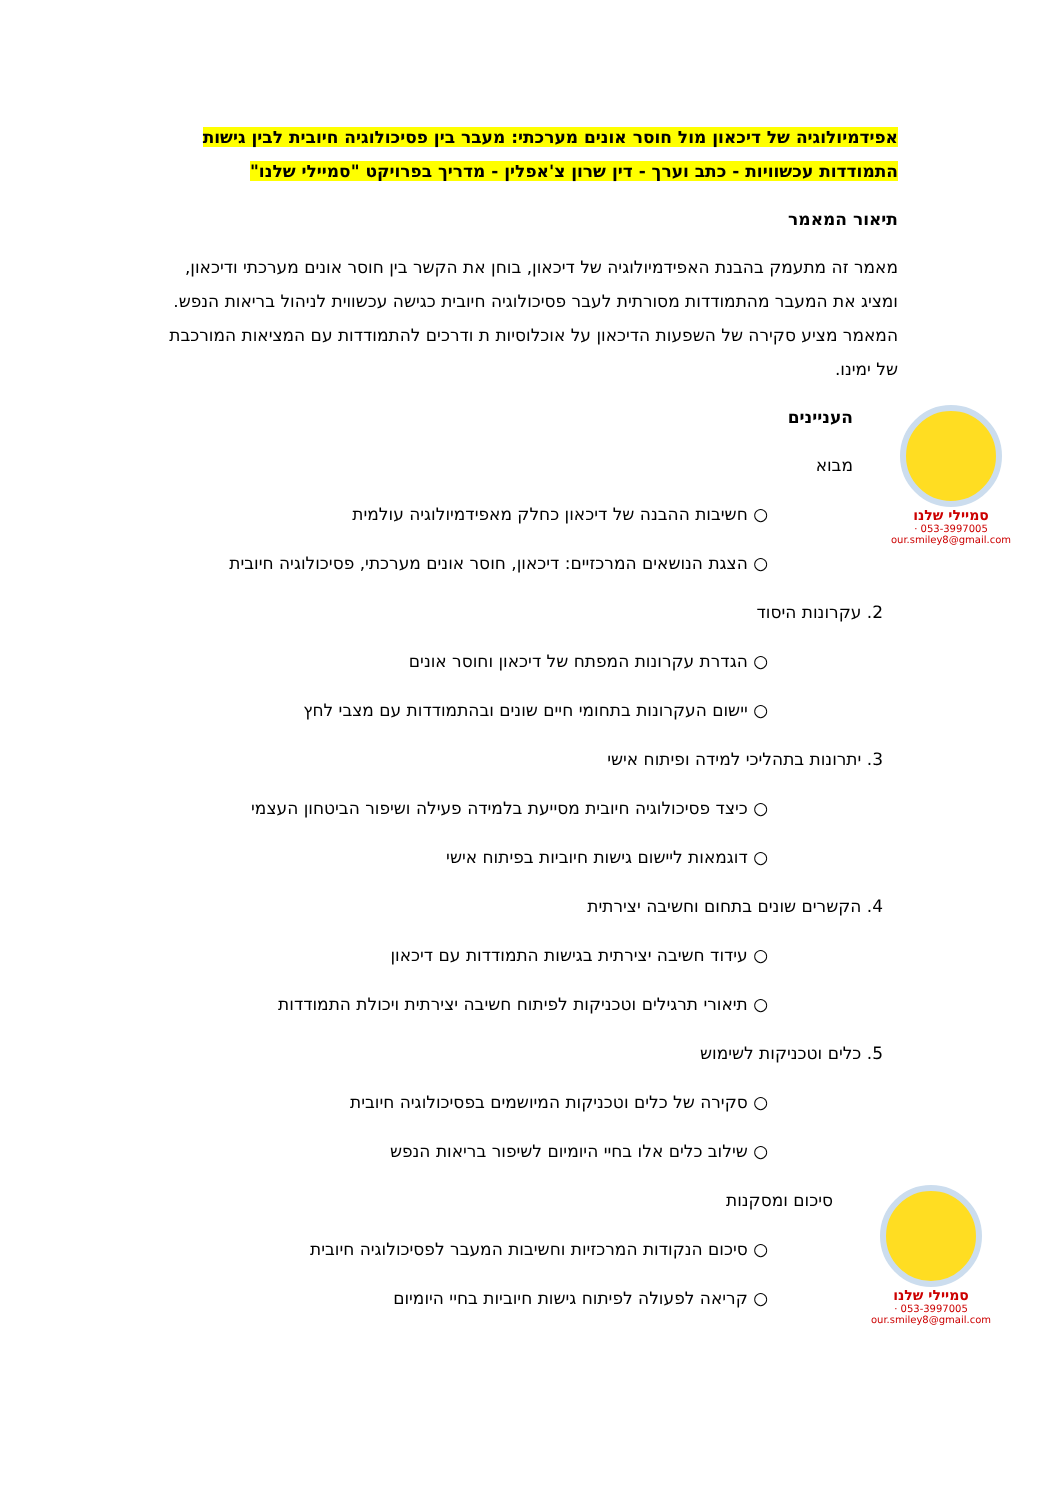אפידמיולוגיה של דיכאון מול חוסר אונים מערכתי: מעבר בין פסיכולוגיה חיובית לבין גישות התמודדות עכשוויות - כתב וערך - דין שרון צ'אפלין - מדריך בפרויקט "סמיילי שלנו"
תיאור המאמר
מאמר זה מתעמק בהבנת האפידמיולוגיה של דיכאון, בוחן את הקשר בין חוסר אונים מערכתי ודיכאון, ומציג את המעבר מהתמודדות מסורתית לעבר פסיכולוגיה חיובית כגישה עכשווית לניהול בריאות הנפש. המאמר מציע סקירה של השפעות הדיכאון על אוכלוסיות ת ודרכים להתמודדות עם המציאות המורכבת של ימינו.
העניינים
מבוא
○ חשיבות ההבנה של דיכאון כחלק מאפידמיולוגיה עולמית
○ הצגת הנושאים המרכזיים: דיכאון, חוסר אונים מערכתי, פסיכולוגיה חיובית
2. עקרונות היסוד
○ הגדרת עקרונות המפתח של דיכאון וחוסר אונים
○ יישום העקרונות בתחומי חיים שונים ובהתמודדות עם מצבי לחץ
3. יתרונות בתהליכי למידה ופיתוח אישי
○ כיצד פסיכולוגיה חיובית מסייעת בלמידה פעילה ושיפור הביטחון העצמי
○ דוגמאות ליישום גישות חיוביות בפיתוח אישי
4. הקשרים שונים בתחום וחשיבה יצירתית
○ עידוד חשיבה יצירתית בגישות התמודדות עם דיכאון
○ תיאורי תרגילים וטכניקות לפיתוח חשיבה יצירתית ויכולת התמודדות
5. כלים וטכניקות לשימוש
○ סקירה של כלים וטכניקות המיושמים בפסיכולוגיה חיובית
○ שילוב כלים אלו בחיי היומיום לשיפור בריאות הנפש
סיכום ומסקנות
○ סיכום הנקודות המרכזיות וחשיבות המעבר לפסיכולוגיה חיובית
○ קריאה לפעולה לפיתוח גישות חיוביות בחיי היומיום
סמיילי שלנו
053-3997005 · our.smiley8@gmail.com
סמיילי שלנו
053-3997005 · our.smiley8@gmail.com